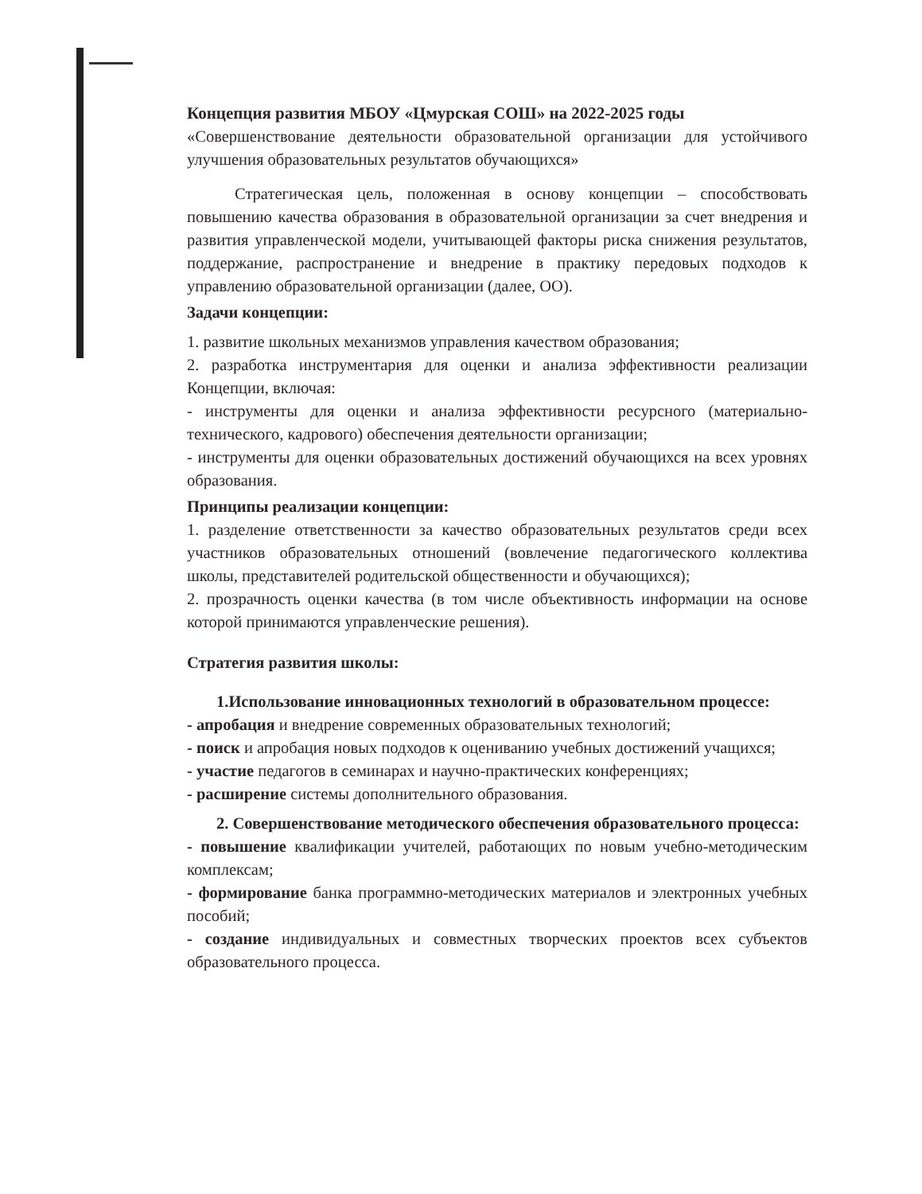Концепция развития МБОУ «Цмурская СОШ» на 2022-2025 годы
«Совершенствование деятельности образовательной организации для устойчивого улучшения образовательных результатов обучающихся»
Стратегическая цель, положенная в основу концепции – способствовать повышению качества образования в образовательной организации за счет внедрения и развития управленческой модели, учитывающей факторы риска снижения результатов, поддержание, распространение и внедрение в практику передовых подходов к управлению образовательной организации (далее, ОО).
Задачи концепции:
1. развитие школьных механизмов управления качеством образования;
2. разработка инструментария для оценки и анализа эффективности реализации Концепции, включая:
- инструменты для оценки и анализа эффективности ресурсного (материально-технического, кадрового) обеспечения деятельности организации;
- инструменты для оценки образовательных достижений обучающихся на всех уровнях образования.
Принципы реализации концепции:
1. разделение ответственности за качество образовательных результатов среди всех участников образовательных отношений (вовлечение педагогического коллектива школы, представителей родительской общественности и обучающихся);
2. прозрачность оценки качества (в том числе объективность информации на основе которой принимаются управленческие решения).
Стратегия развития школы:
1.Использование инновационных технологий в образовательном процессе:
- апробация и внедрение современных образовательных технологий;
- поиск и апробация новых подходов к оцениванию учебных достижений учащихся;
- участие педагогов в семинарах и научно-практических конференциях;
- расширение системы дополнительного образования.
2. Совершенствование методического обеспечения образовательного процесса:
- повышение квалификации учителей, работающих по новым учебно-методическим комплексам;
- формирование банка программно-методических материалов и электронных учебных пособий;
- создание индивидуальных и совместных творческих проектов всех субъектов образовательного процесса.